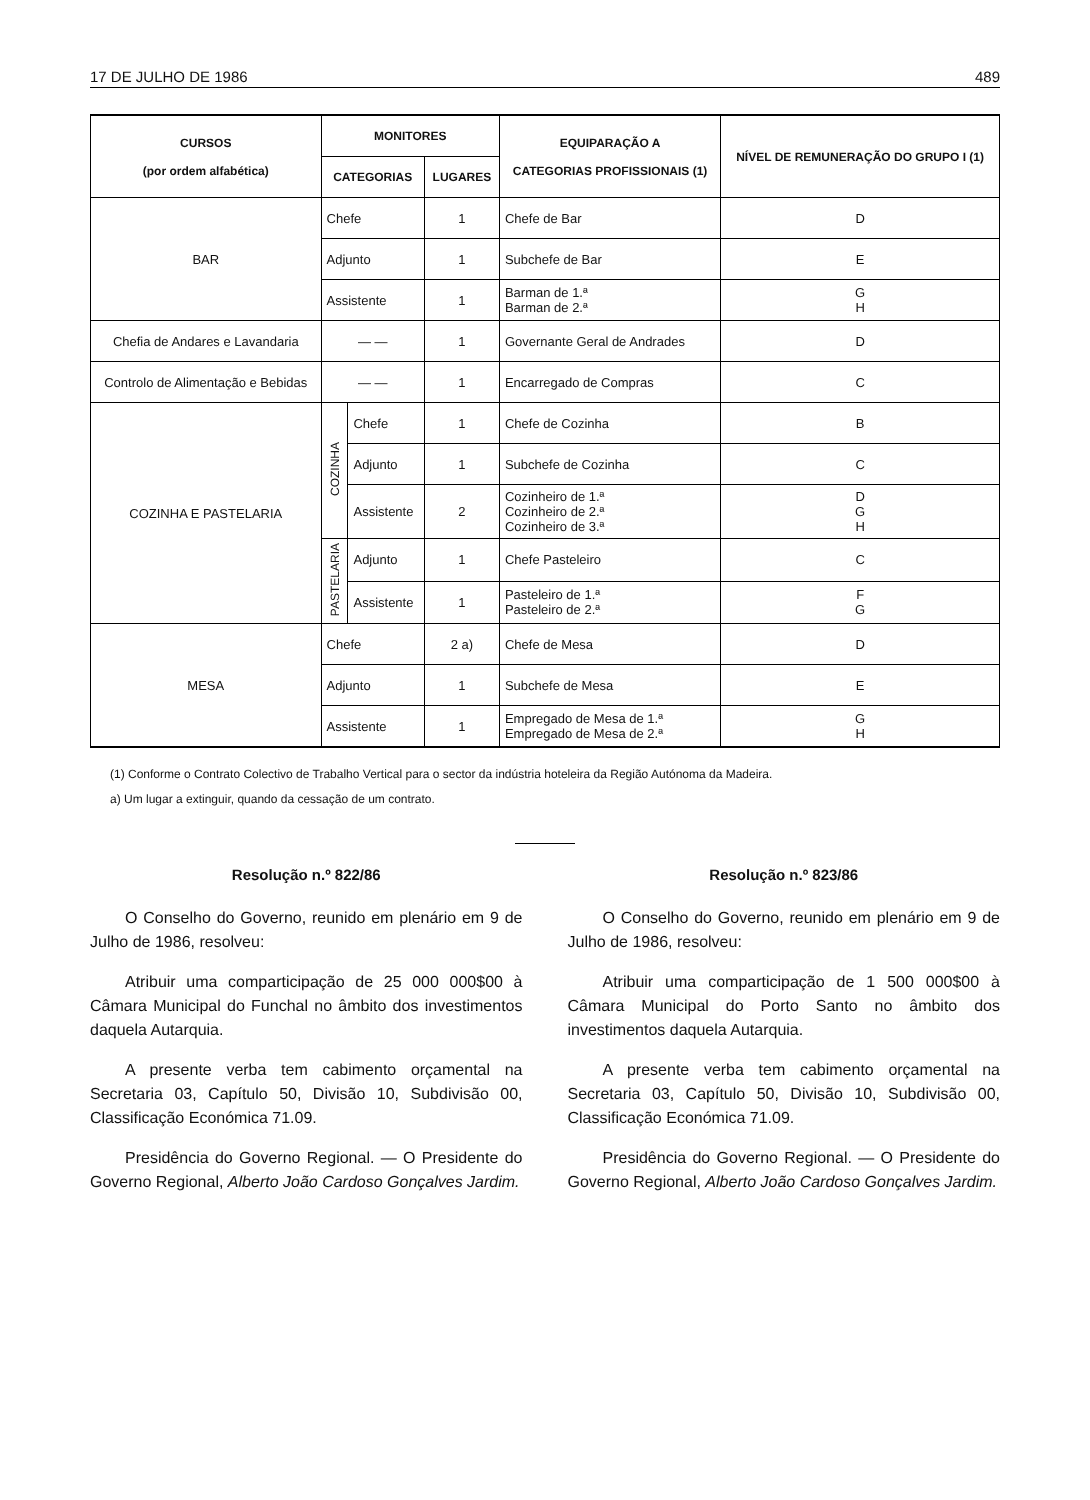17 DE JULHO DE 1986 489
| CURSOS (por ordem alfabética) | MONITORES | | | EQUIPARAÇÃO A CATEGORIAS PROFISSIONAIS (1) | NÍVEL DE REMUNERAÇÃO DO GRUPO I (1) |
| --- | --- | --- | --- | --- | --- |
| | CATEGORIAS | | LUGARES | | |
| BAR | Chefe | | 1 | Chefe de Bar | D |
| | Adjunto | | 1 | Subchefe de Bar | E |
| | Assistente | | 1 | Barman de 1.ª Barman de 2.ª | G H |
| Chefia de Andares e Lavandaria | — — | | 1 | Governante Geral de Andrades | D |
| Controlo de Alimentação e Bebidas | — — | | 1 | Encarregado de Compras | C |
| COZINHA E PASTELARIA | COZINHA | Chefe | 1 | Chefe de Cozinha | B |
| | | Adjunto | 1 | Subchefe de Cozinha | C |
| | | Assistente | 2 | Cozinheiro de 1.ª Cozinheiro de 2.ª Cozinheiro de 3.ª | D G H |
| | PASTELARIA | Adjunto | 1 | Chefe Pasteleiro | C |
| | | Assistente | 1 | Pasteleiro de 1.ª Pasteleiro de 2.ª | F G |
| MESA | Chefe | | 2 a) | Chefe de Mesa | D |
| | Adjunto | | 1 | Subchefe de Mesa | E |
| | Assistente | | 1 | Empregado de Mesa de 1.ª Empregado de Mesa de 2.ª | G H |
(1) Conforme o Contrato Colectivo de Trabalho Vertical para o sector da indústria hoteleira da Região Autónoma da Madeira.
a) Um lugar a extinguir, quando da cessação de um contrato.
Resolução n.º 822/86
O Conselho do Governo, reunido em plenário em 9 de Julho de 1986, resolveu:
Atribuir uma comparticipação de 25 000 000$00 à Câmara Municipal do Funchal no âmbito dos investimentos daquela Autarquia.
A presente verba tem cabimento orçamental na Secretaria 03, Capítulo 50, Divisão 10, Subdivisão 00, Classificação Económica 71.09.
Presidência do Governo Regional. — O Presidente do Governo Regional, Alberto João Cardoso Gonçalves Jardim.
Resolução n.º 823/86
O Conselho do Governo, reunido em plenário em 9 de Julho de 1986, resolveu:
Atribuir uma comparticipação de 1 500 000$00 à Câmara Municipal do Porto Santo no âmbito dos investimentos daquela Autarquia.
A presente verba tem cabimento orçamental na Secretaria 03, Capítulo 50, Divisão 10, Subdivisão 00, Classificação Económica 71.09.
Presidência do Governo Regional. — O Presidente do Governo Regional, Alberto João Cardoso Gonçalves Jardim.